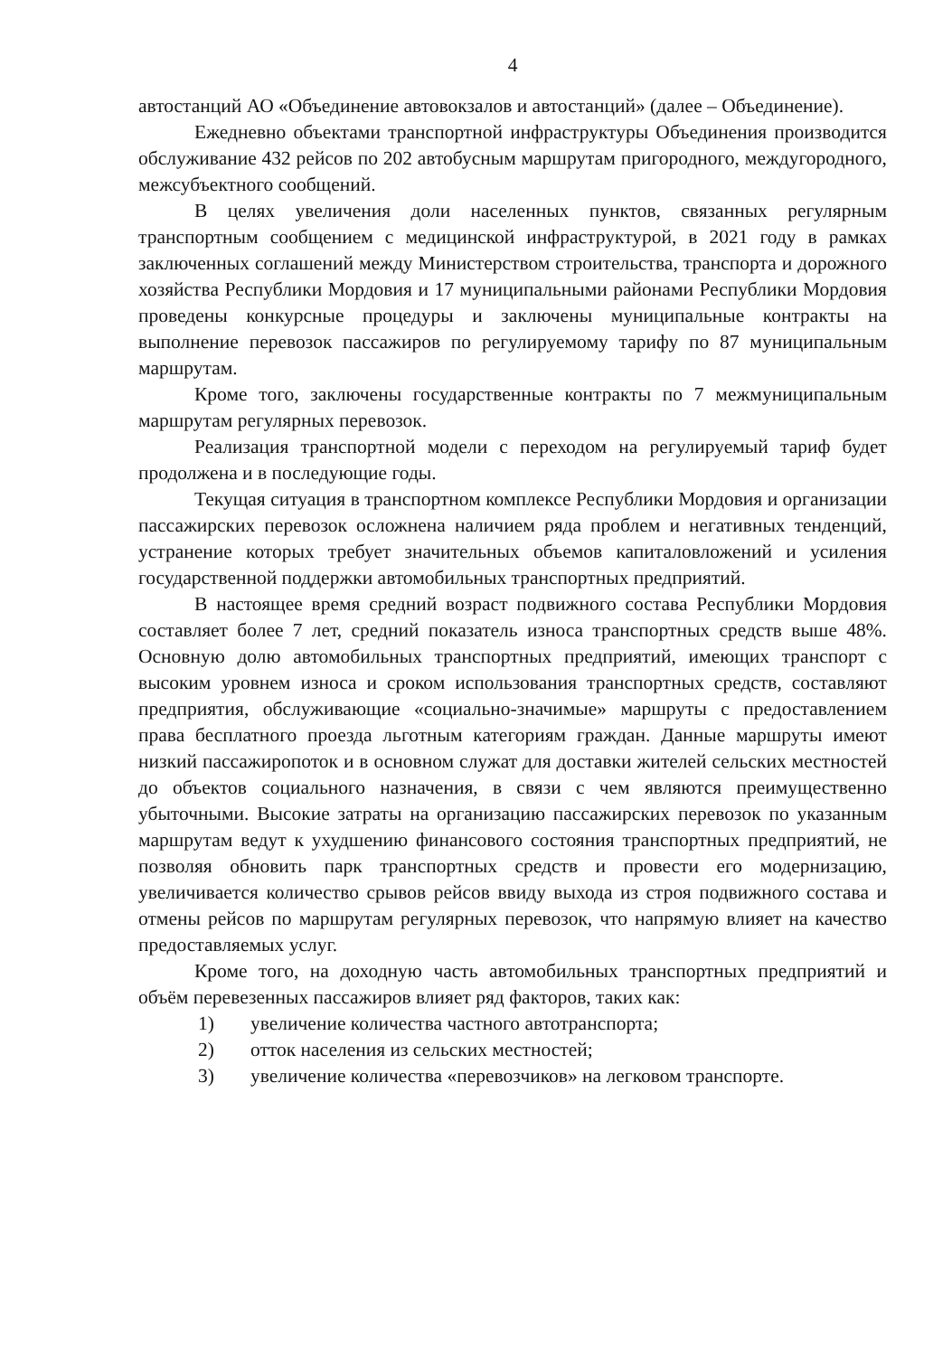4
автостанций АО «Объединение автовокзалов и автостанций» (далее – Объединение).
Ежедневно объектами транспортной инфраструктуры Объединения производится обслуживание 432 рейсов по 202 автобусным маршрутам пригородного, междугородного, межсубъектного сообщений.
В целях увеличения доли населенных пунктов, связанных регулярным транспортным сообщением с медицинской инфраструктурой, в 2021 году в рамках заключенных соглашений между Министерством строительства, транспорта и дорожного хозяйства Республики Мордовия и 17 муниципальными районами Республики Мордовия проведены конкурсные процедуры и заключены муниципальные контракты на выполнение перевозок пассажиров по регулируемому тарифу по 87 муниципальным маршрутам.
Кроме того, заключены государственные контракты по 7 межмуниципальным маршрутам регулярных перевозок.
Реализация транспортной модели с переходом на регулируемый тариф будет продолжена и в последующие годы.
Текущая ситуация в транспортном комплексе Республики Мордовия и организации пассажирских перевозок осложнена наличием ряда проблем и негативных тенденций, устранение которых требует значительных объемов капиталовложений и усиления государственной поддержки автомобильных транспортных предприятий.
В настоящее время средний возраст подвижного состава Республики Мордовия составляет более 7 лет, средний показатель износа транспортных средств выше 48%. Основную долю автомобильных транспортных предприятий, имеющих транспорт с высоким уровнем износа и сроком использования транспортных средств, составляют предприятия, обслуживающие «социально-значимые» маршруты с предоставлением права бесплатного проезда льготным категориям граждан. Данные маршруты имеют низкий пассажиропоток и в основном служат для доставки жителей сельских местностей до объектов социального назначения, в связи с чем являются преимущественно убыточными. Высокие затраты на организацию пассажирских перевозок по указанным маршрутам ведут к ухудшению финансового состояния транспортных предприятий, не позволяя обновить парк транспортных средств и провести его модернизацию, увеличивается количество срывов рейсов ввиду выхода из строя подвижного состава и отмены рейсов по маршрутам регулярных перевозок, что напрямую влияет на качество предоставляемых услуг.
Кроме того, на доходную часть автомобильных транспортных предприятий и объём перевезенных пассажиров влияет ряд факторов, таких как:
1) увеличение количества частного автотранспорта;
2) отток населения из сельских местностей;
3) увеличение количества «перевозчиков» на легковом транспорте.